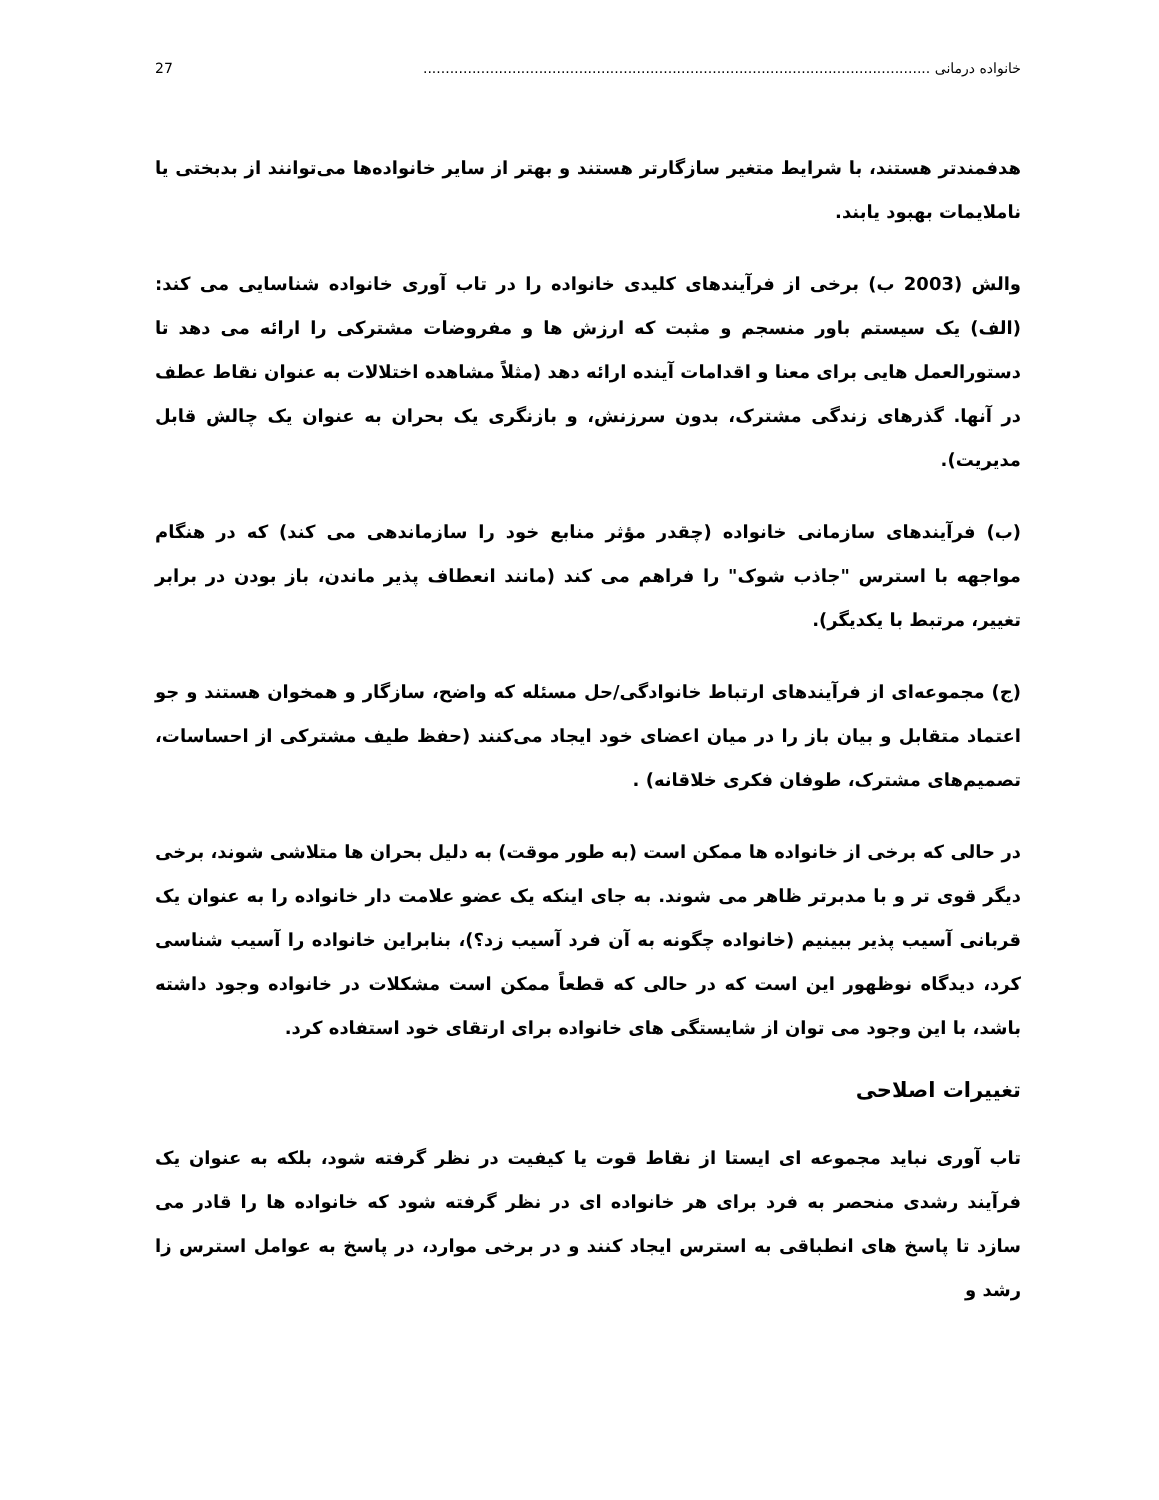خانواده درمانی .................................................................................................................. 27
هدفمندتر هستند، با شرایط متغیر سازگارتر هستند و بهتر از سایر خانواده‌ها می‌توانند از بدبختی یا ناملایمات بهبود یابند.
والش (2003 ب) برخی از فرآیندهای کلیدی خانواده را در تاب آوری خانواده شناسایی می کند: (الف) یک سیستم باور منسجم و مثبت که ارزش ها و مفروضات مشترکی را ارائه می دهد تا دستورالعمل هایی برای معنا و اقدامات آینده ارائه دهد (مثلاً مشاهده اختلالات به عنوان نقاط عطف در آنها. گذرهای زندگی مشترک، بدون سرزنش، و بازنگری یک بحران به عنوان یک چالش قابل مدیریت).
(ب) فرآیندهای سازمانی خانواده (چقدر مؤثر منابع خود را سازماندهی می کند) که در هنگام مواجهه با استرس "جاذب شوک" را فراهم می کند (مانند انعطاف پذیر ماندن، باز بودن در برابر تغییر، مرتبط با یکدیگر).
(ج) مجموعه‌ای از فرآیندهای ارتباط خانوادگی/حل مسئله که واضح، سازگار و همخوان هستند و جو اعتماد متقابل و بیان باز را در میان اعضای خود ایجاد می‌کنند (حفظ طیف مشترکی از احساسات، تصمیم‌های مشترک، طوفان فکری خلاقانه) .
در حالی که برخی از خانواده ها ممکن است (به طور موقت) به دلیل بحران ها متلاشی شوند، برخی دیگر قوی تر و با مدبرتر ظاهر می شوند. به جای اینکه یک عضو علامت دار خانواده را به عنوان یک قربانی آسیب پذیر ببینیم (خانواده چگونه به آن فرد آسیب زد؟)، بنابراین خانواده را آسیب شناسی کرد، دیدگاه نوظهور این است که در حالی که قطعاً ممکن است مشکلات در خانواده وجود داشته باشد، با این وجود می توان از شایستگی های خانواده برای ارتقای خود استفاده کرد.
تغییرات اصلاحی
تاب آوری نباید مجموعه ای ایستا از نقاط قوت یا کیفیت در نظر گرفته شود، بلکه به عنوان یک فرآیند رشدی منحصر به فرد برای هر خانواده ای در نظر گرفته شود که خانواده ها را قادر می سازد تا پاسخ های انطباقی به استرس ایجاد کنند و در برخی موارد، در پاسخ به عوامل استرس زا رشد و